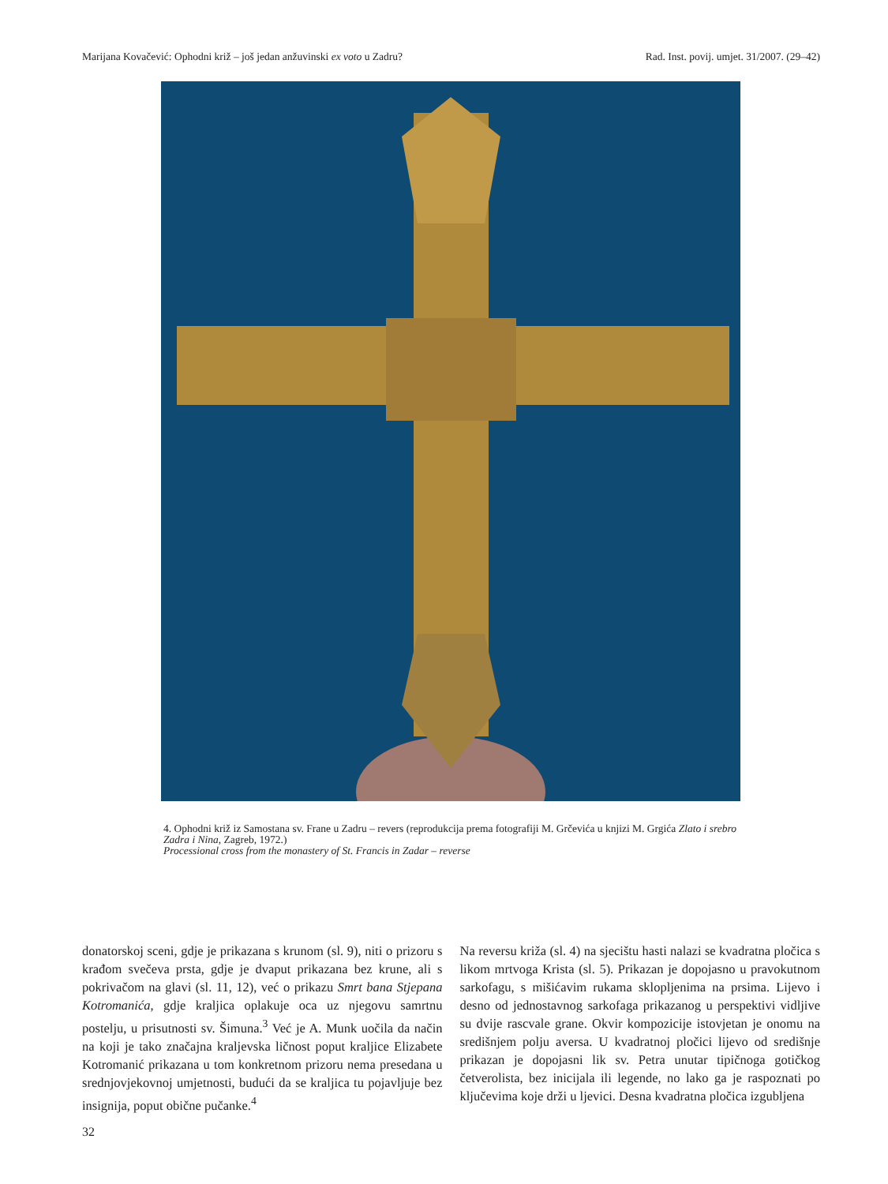Marijana Kovačević: Ophodni križ – još jedan anžuvinski ex voto u Zadru? Rad. Inst. povij. umjet. 31/2007. (29–42)
4. Ophodni križ iz Samostana sv. Frane u Zadru – revers (reprodukcija prema fotografiji M. Grčevića u knjizi M. Grgića Zlato i srebro Zadra i Nina, Zagreb, 1972.)
Processional cross from the monastery of St. Francis in Zadar – reverse
donatorskoj sceni, gdje je prikazana s krunom (sl. 9), niti o prizoru s krađom svečeva prsta, gdje je dvaput prikazana bez krune, ali s pokrivačom na glavi (sl. 11, 12), već o prikazu Smrt bana Stjepana Kotromanića, gdje kraljica oplakuje oca uz njegovu samrtnu postelju, u prisutnosti sv. Šimuna.<sup>3</sup> Već je A. Munk uočila da način na koji je tako značajna kraljevska ličnost poput kraljice Elizabete Kotromanić prikazana u tom konkretnom prizoru nema presedana u srednjovjekovnoj umjetnosti, budući da se kraljica tu pojavljuje bez insignija, poput obične pučanke.<sup>4</sup>
Na reversu križa (sl. 4) na sjecištu hasti nalazi se kvadratna pločica s likom mrtvoga Krista (sl. 5). Prikazan je dopojasno u pravokutnom sarkofagu, s mišićavim rukama sklopljenima na prsima. Lijevo i desno od jednostavnog sarkofaga prikazanog u perspektivi vidljive su dvije rascvale grane. Okvir kompozicije istovjetan je onomu na središnjem polju aversa. U kvadratnoj pločici lijevo od središnje prikazan je dopojasni lik sv. Petra unutar tipičnoga gotičkog četverolista, bez inicijala ili legende, no lako ga je raspoznati po ključevima koje drži u ljevici. Desna kvadratna pločica izgubljena
32